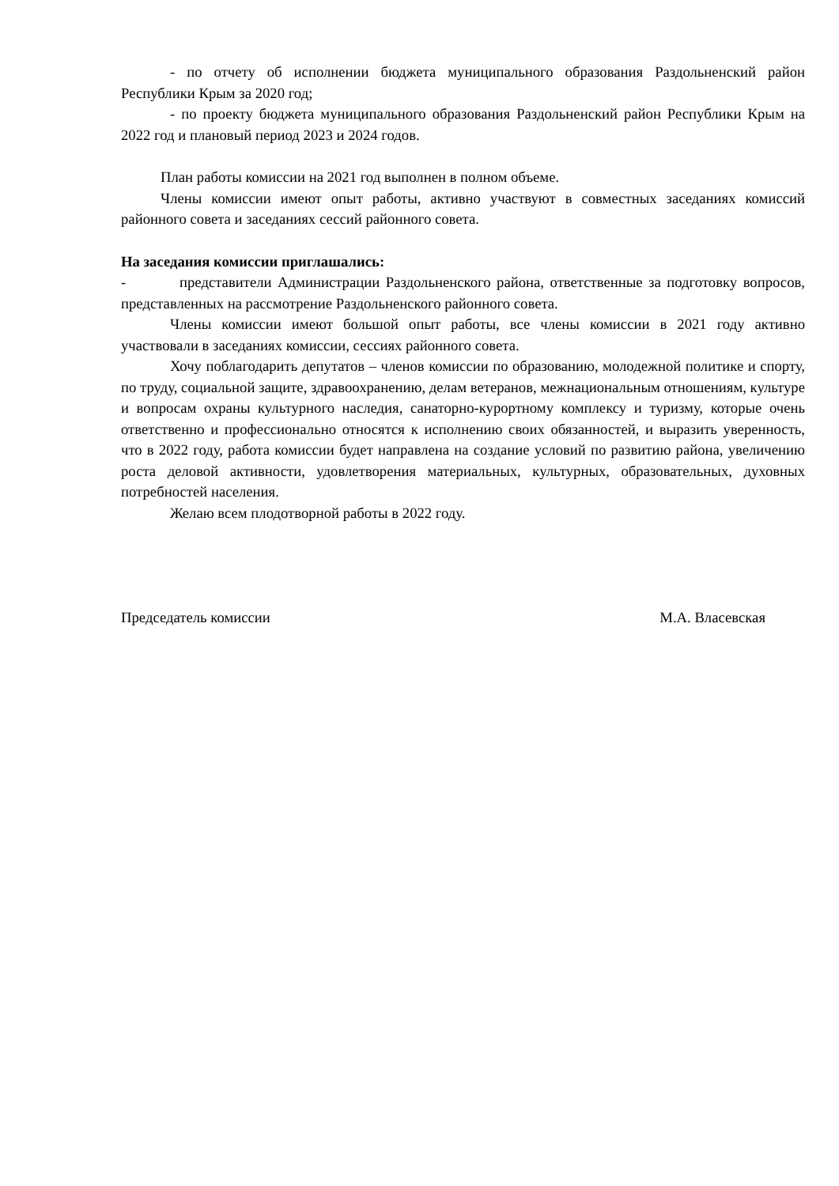- по отчету об исполнении бюджета муниципального образования Раздольненский район Республики Крым за 2020 год;
- по проекту бюджета муниципального образования Раздольненский район Республики Крым на 2022 год и плановый период 2023 и 2024 годов.
План работы комиссии на 2021 год выполнен в полном объеме.
Члены комиссии имеют опыт работы, активно участвуют в совместных заседаниях комиссий районного совета и заседаниях сессий районного совета.
На заседания комиссии приглашались:
- представители Администрации Раздольненского района, ответственные за подготовку вопросов, представленных на рассмотрение Раздольненского районного совета.
Члены комиссии имеют большой опыт работы, все члены комиссии в 2021 году активно участвовали в заседаниях комиссии, сессиях районного совета.
Хочу поблагодарить депутатов – членов комиссии по образованию, молодежной политике и спорту, по труду, социальной защите, здравоохранению, делам ветеранов, межнациональным отношениям, культуре и вопросам охраны культурного наследия, санаторно-курортному комплексу и туризму, которые очень ответственно и профессионально относятся к исполнению своих обязанностей, и выразить уверенность, что в 2022 году, работа комиссии будет направлена на создание условий по развитию района, увеличению роста деловой активности, удовлетворения материальных, культурных, образовательных, духовных потребностей населения.
Желаю всем плодотворной работы в 2022 году.
Председатель комиссии М.А. Власевская